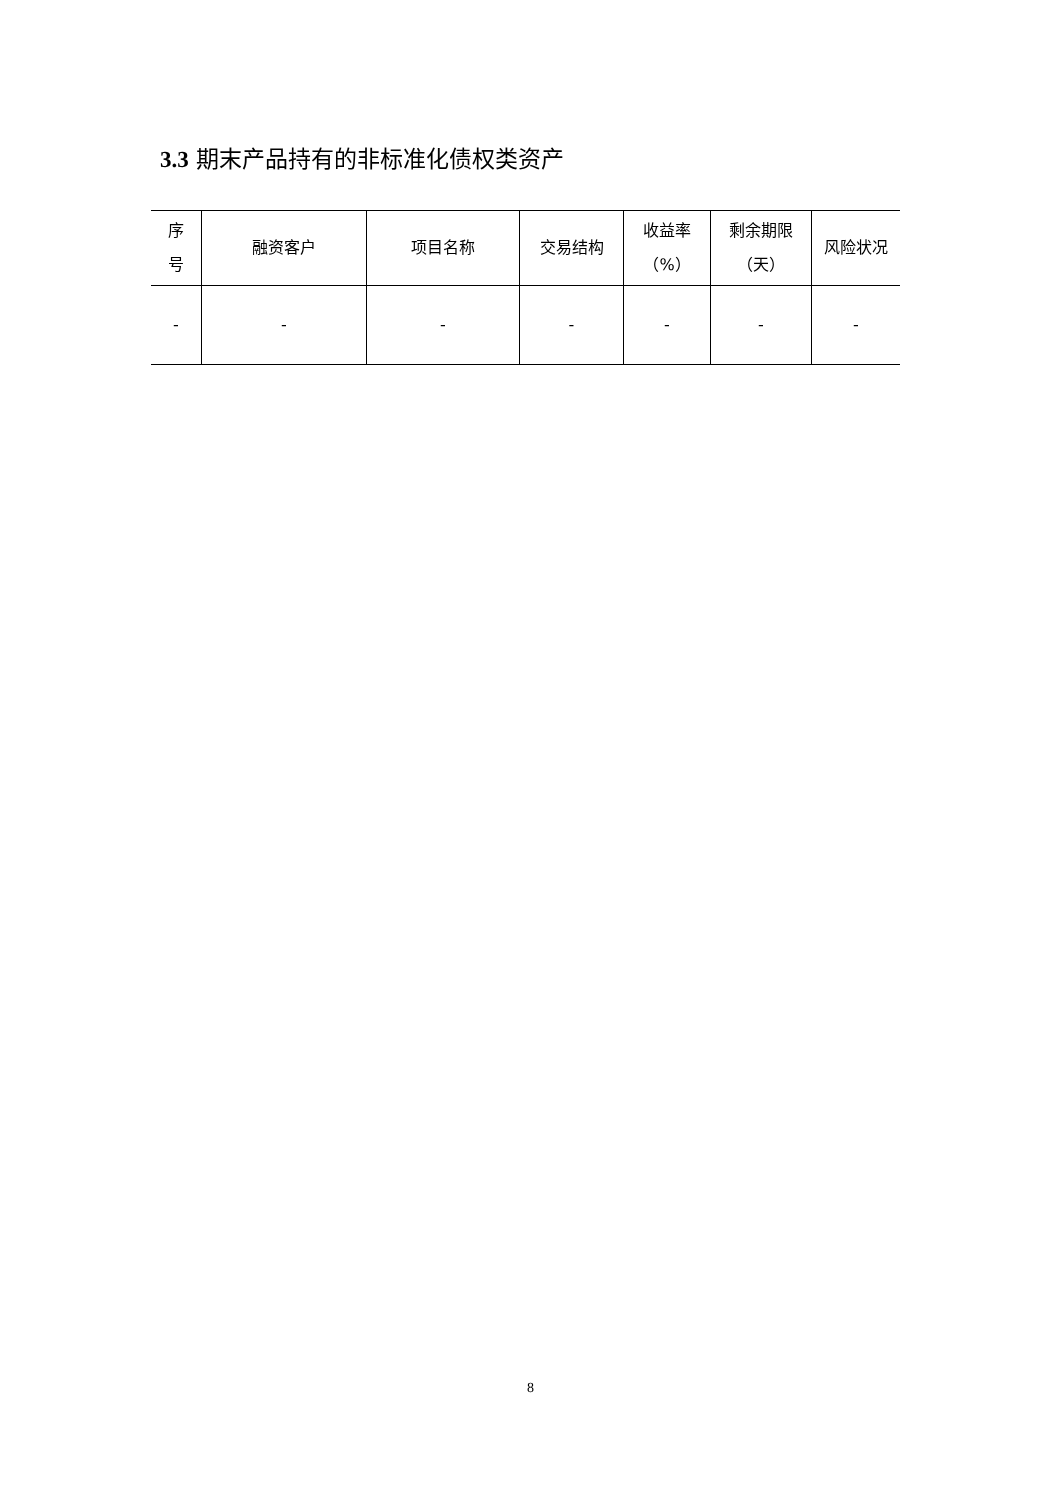3.3 期末产品持有的非标准化债权类资产
| 序 号 | 融资客户 | 项目名称 | 交易结构 | 收益率 （%） | 剩余期限 （天） | 风险状况 |
| --- | --- | --- | --- | --- | --- | --- |
| - | - | - | - | - | - | - |
8